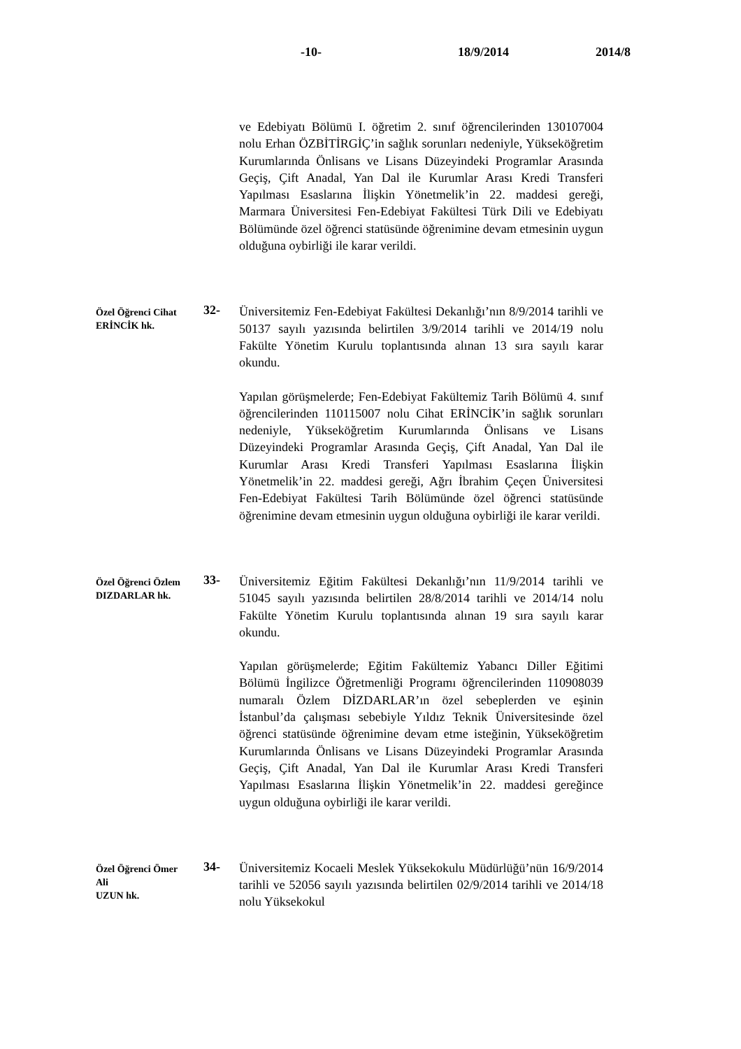-10- 18/9/2014 2014/8
ve Edebiyatı Bölümü I. öğretim 2. sınıf öğrencilerinden 130107004 nolu Erhan ÖZBİTİRGİÇ’in sağlık sorunları nedeniyle, Yükseköğretim Kurumlarında Önlisans ve Lisans Düzeyindeki Programlar Arasında Geçiş, Çift Anadal, Yan Dal ile Kurumlar Arası Kredi Transferi Yapılması Esaslarına İlişkin Yönetmelik’in 22. maddesi gereği, Marmara Üniversitesi Fen-Edebiyat Fakültesi Türk Dili ve Edebiyatı Bölümünde özel öğrenci statüsünde öğrenimine devam etmesinin uygun olduğuna oybirliği ile karar verildi.
Özel Öğrenci Cihat
ERİNCİK hk.
32-
Üniversitemiz Fen-Edebiyat Fakültesi Dekanlığı’nın 8/9/2014 tarihli ve 50137 sayılı yazısında belirtilen 3/9/2014 tarihli ve 2014/19 nolu Fakülte Yönetim Kurulu toplantısında alınan 13 sıra sayılı karar okundu.
Yapılan görüşmelerde; Fen-Edebiyat Fakültemiz Tarih Bölümü 4. sınıf öğrencilerinden 110115007 nolu Cihat ERİNCİK’in sağlık sorunları nedeniyle, Yükseköğretim Kurumlarında Önlisans ve Lisans Düzeyindeki Programlar Arasında Geçiş, Çift Anadal, Yan Dal ile Kurumlar Arası Kredi Transferi Yapılması Esaslarına İlişkin Yönetmelik’in 22. maddesi gereği, Ağrı İbrahim Çeçen Üniversitesi Fen-Edebiyat Fakültesi Tarih Bölümünde özel öğrenci statüsünde öğrenimine devam etmesinin uygun olduğuna oybirliği ile karar verildi.
Özel Öğrenci Özlem
DIZDARLAR hk.
33-
Üniversitemiz Eğitim Fakültesi Dekanlığı’nın 11/9/2014 tarihli ve 51045 sayılı yazısında belirtilen 28/8/2014 tarihli ve 2014/14 nolu Fakülte Yönetim Kurulu toplantısında alınan 19 sıra sayılı karar okundu.
Yapılan görüşmelerde; Eğitim Fakültemiz Yabancı Diller Eğitimi Bölümü İngilizce Öğretmenliği Programı öğrencilerinden 110908039 numaralı Özlem DİZDARLAR’ın özel sebeplerden ve eşinin İstanbul’da çalışması sebebiyle Yıldız Teknik Üniversitesinde özel öğrenci statüsünde öğrenimine devam etme isteğinin, Yükseköğretim Kurumlarında Önlisans ve Lisans Düzeyindeki Programlar Arasında Geçiş, Çift Anadal, Yan Dal ile Kurumlar Arası Kredi Transferi Yapılması Esaslarına İlişkin Yönetmelik’in 22. maddesi gereğince uygun olduğuna oybirliği ile karar verildi.
Özel Öğrenci Ömer Ali
UZUN hk.
34-
Üniversitemiz Kocaeli Meslek Yüksekokulu Müdürlüğü’nün 16/9/2014 tarihli ve 52056 sayılı yazısında belirtilen 02/9/2014 tarihli ve 2014/18 nolu Yüksekokul